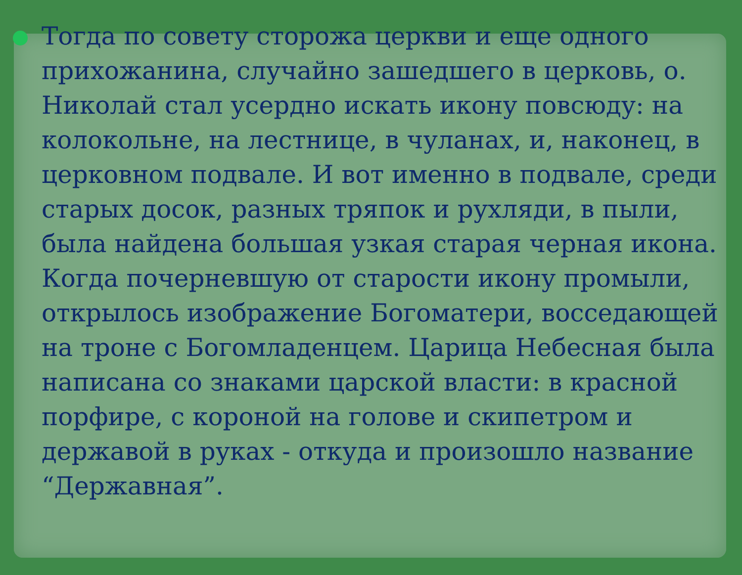Тогда по совету сторожа церкви и еще одного прихожанина, случайно зашедшего в церковь, о. Николай стал усердно искать икону повсюду: на колокольне, на лестнице, в чуланах, и, наконец, в церковном подвале. И вот именно в подвале, среди старых досок, разных тряпок и рухляди, в пыли, была найдена большая узкая старая черная икона. Когда почерневшую от старости икону промыли, открылось изображение Богоматери, восседающей на троне с Богомладенцем. Царица Небесная была написана со знаками царской власти: в красной порфире, с короной на голове и скипетром и державой в руках - откуда и произошло название “Державная”.